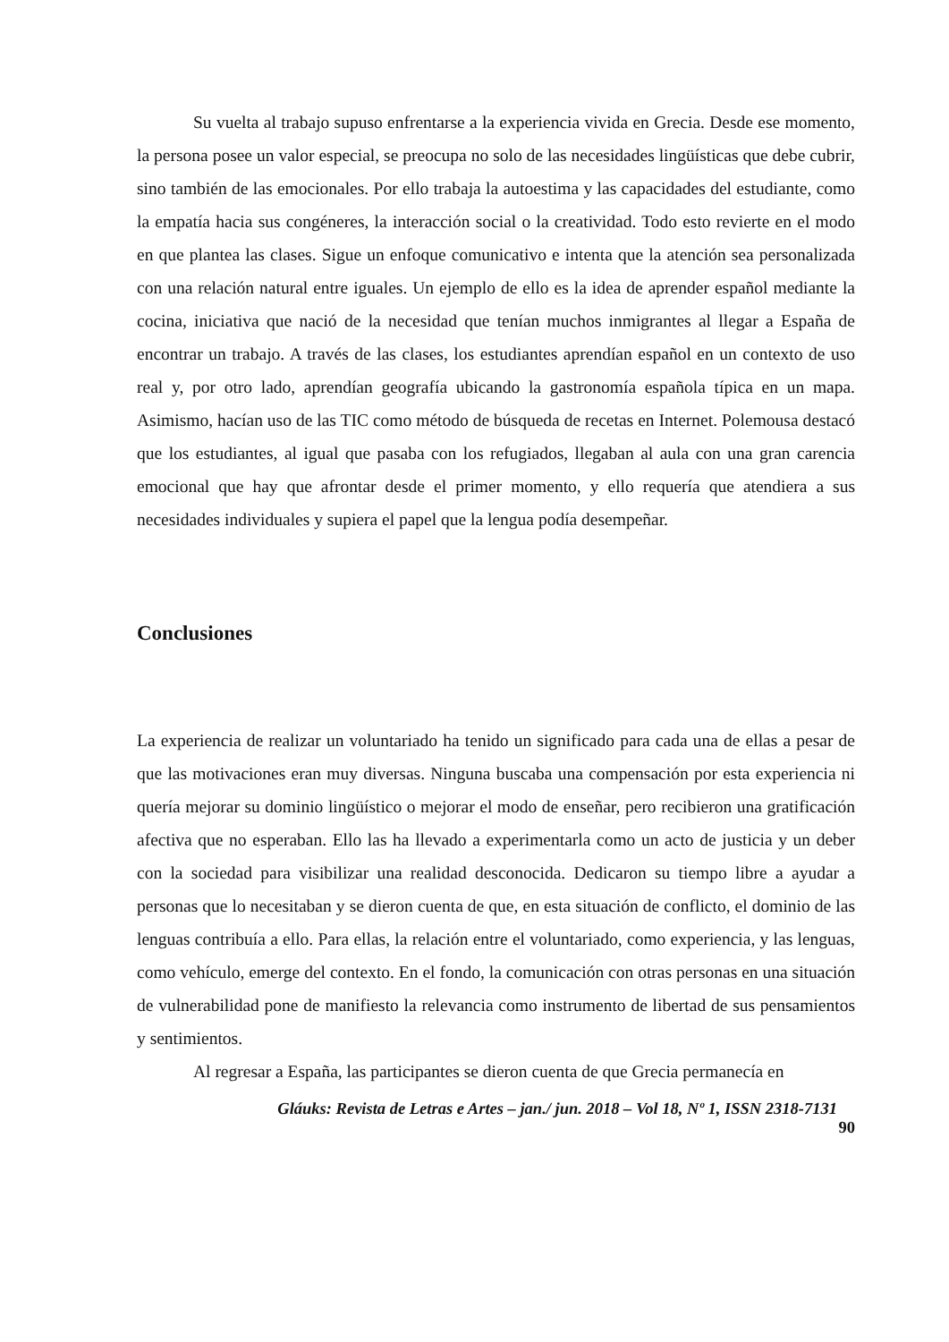Su vuelta al trabajo supuso enfrentarse a la experiencia vivida en Grecia. Desde ese momento, la persona posee un valor especial, se preocupa no solo de las necesidades lingüísticas que debe cubrir, sino también de las emocionales. Por ello trabaja la autoestima y las capacidades del estudiante, como la empatía hacia sus congéneres, la interacción social o la creatividad. Todo esto revierte en el modo en que plantea las clases. Sigue un enfoque comunicativo e intenta que la atención sea personalizada con una relación natural entre iguales. Un ejemplo de ello es la idea de aprender español mediante la cocina, iniciativa que nació de la necesidad que tenían muchos inmigrantes al llegar a España de encontrar un trabajo. A través de las clases, los estudiantes aprendían español en un contexto de uso real y, por otro lado, aprendían geografía ubicando la gastronomía española típica en un mapa. Asimismo, hacían uso de las TIC como método de búsqueda de recetas en Internet. Polemousa destacó que los estudiantes, al igual que pasaba con los refugiados, llegaban al aula con una gran carencia emocional que hay que afrontar desde el primer momento, y ello requería que atendiera a sus necesidades individuales y supiera el papel que la lengua podía desempeñar.
Conclusiones
La experiencia de realizar un voluntariado ha tenido un significado para cada una de ellas a pesar de que las motivaciones eran muy diversas. Ninguna buscaba una compensación por esta experiencia ni quería mejorar su dominio lingüístico o mejorar el modo de enseñar, pero recibieron una gratificación afectiva que no esperaban. Ello las ha llevado a experimentarla como un acto de justicia y un deber con la sociedad para visibilizar una realidad desconocida. Dedicaron su tiempo libre a ayudar a personas que lo necesitaban y se dieron cuenta de que, en esta situación de conflicto, el dominio de las lenguas contribuía a ello. Para ellas, la relación entre el voluntariado, como experiencia, y las lenguas, como vehículo, emerge del contexto. En el fondo, la comunicación con otras personas en una situación de vulnerabilidad pone de manifiesto la relevancia como instrumento de libertad de sus pensamientos y sentimientos.
Al regresar a España, las participantes se dieron cuenta de que Grecia permanecía en
Gláuks: Revista de Letras e Artes – jan./ jun. 2018 – Vol 18, Nº 1, ISSN 2318-7131
90